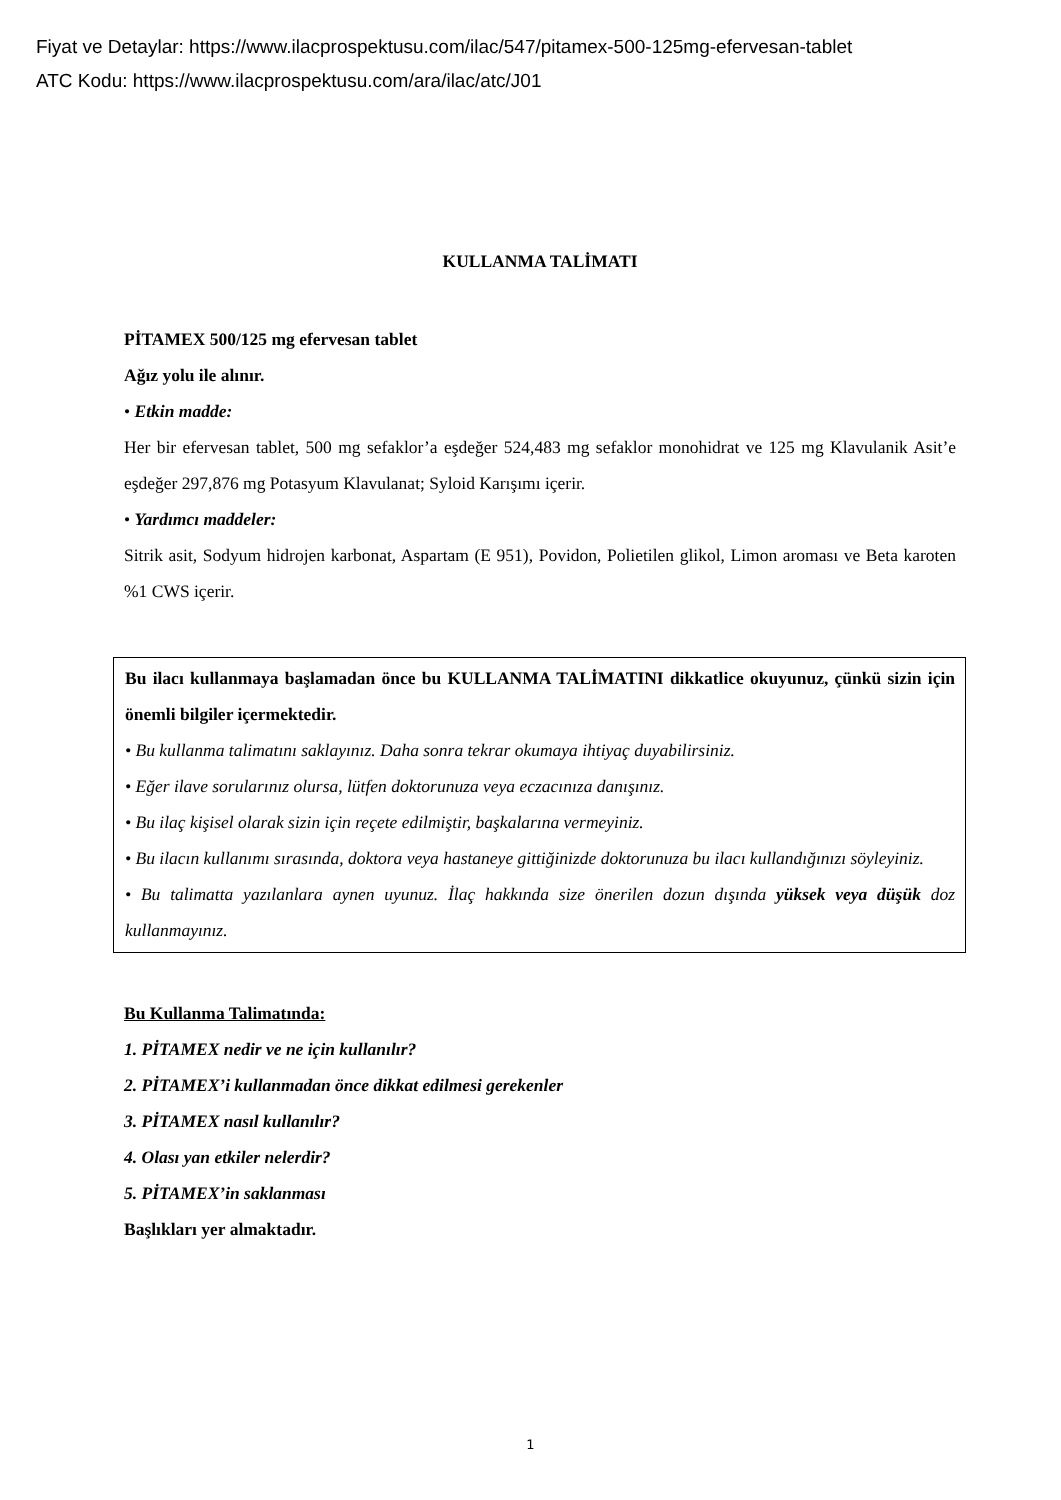Fiyat ve Detaylar: https://www.ilacprospektusu.com/ilac/547/pitamex-500-125mg-efervesan-tablet
ATC Kodu: https://www.ilacprospektusu.com/ara/ilac/atc/J01
KULLANMA TALİMATI
PİTAMEX 500/125 mg efervesan tablet
Ağız yolu ile alınır.
• Etkin madde:
Her bir efervesan tablet, 500 mg sefaklor’a eşdeğer 524,483 mg sefaklor monohidrat ve 125 mg Klavulanik Asit’e eşdeğer 297,876 mg Potasyum Klavulanat; Syloid Karışımı içerir.
• Yardımcı maddeler:
Sitrik asit, Sodyum hidrojen karbonat, Aspartam (E 951), Povidon, Polietilen glikol, Limon aroması ve Beta karoten %1 CWS içerir.
Bu ilacı kullanmaya başlamadan önce bu KULLANMA TALİMATINI dikkatlice okuyunuz, çünkü sizin için önemli bilgiler içermektedir.
• Bu kullanma talimatını saklayınız. Daha sonra tekrar okumaya ihtiyaç duyabilirsiniz.
• Eğer ilave sorularınız olursa, lütfen doktorunuza veya eczacınıza danışınız.
• Bu ilaç kişisel olarak sizin için reçete edilmiştir, başkalarına vermeyiniz.
• Bu ilacın kullanımı sırasında, doktora veya hastaneye gittiğinizde doktorunuza bu ilacı kullandığınızı söyleyiniz.
• Bu talimatta yazılanlara aynen uyunuz. İlaç hakkında size önerilen dozun dışında yüksek veya düşük doz kullanmayınız.
Bu Kullanma Talimatında:
1. PİTAMEX nedir ve ne için kullanılır?
2. PİTAMEX’i kullanmadan önce dikkat edilmesi gerekenler
3. PİTAMEX nasıl kullanılır?
4. Olası yan etkiler nelerdir?
5. PİTAMEX’in saklanması
Başlıkları yer almaktadır.
1